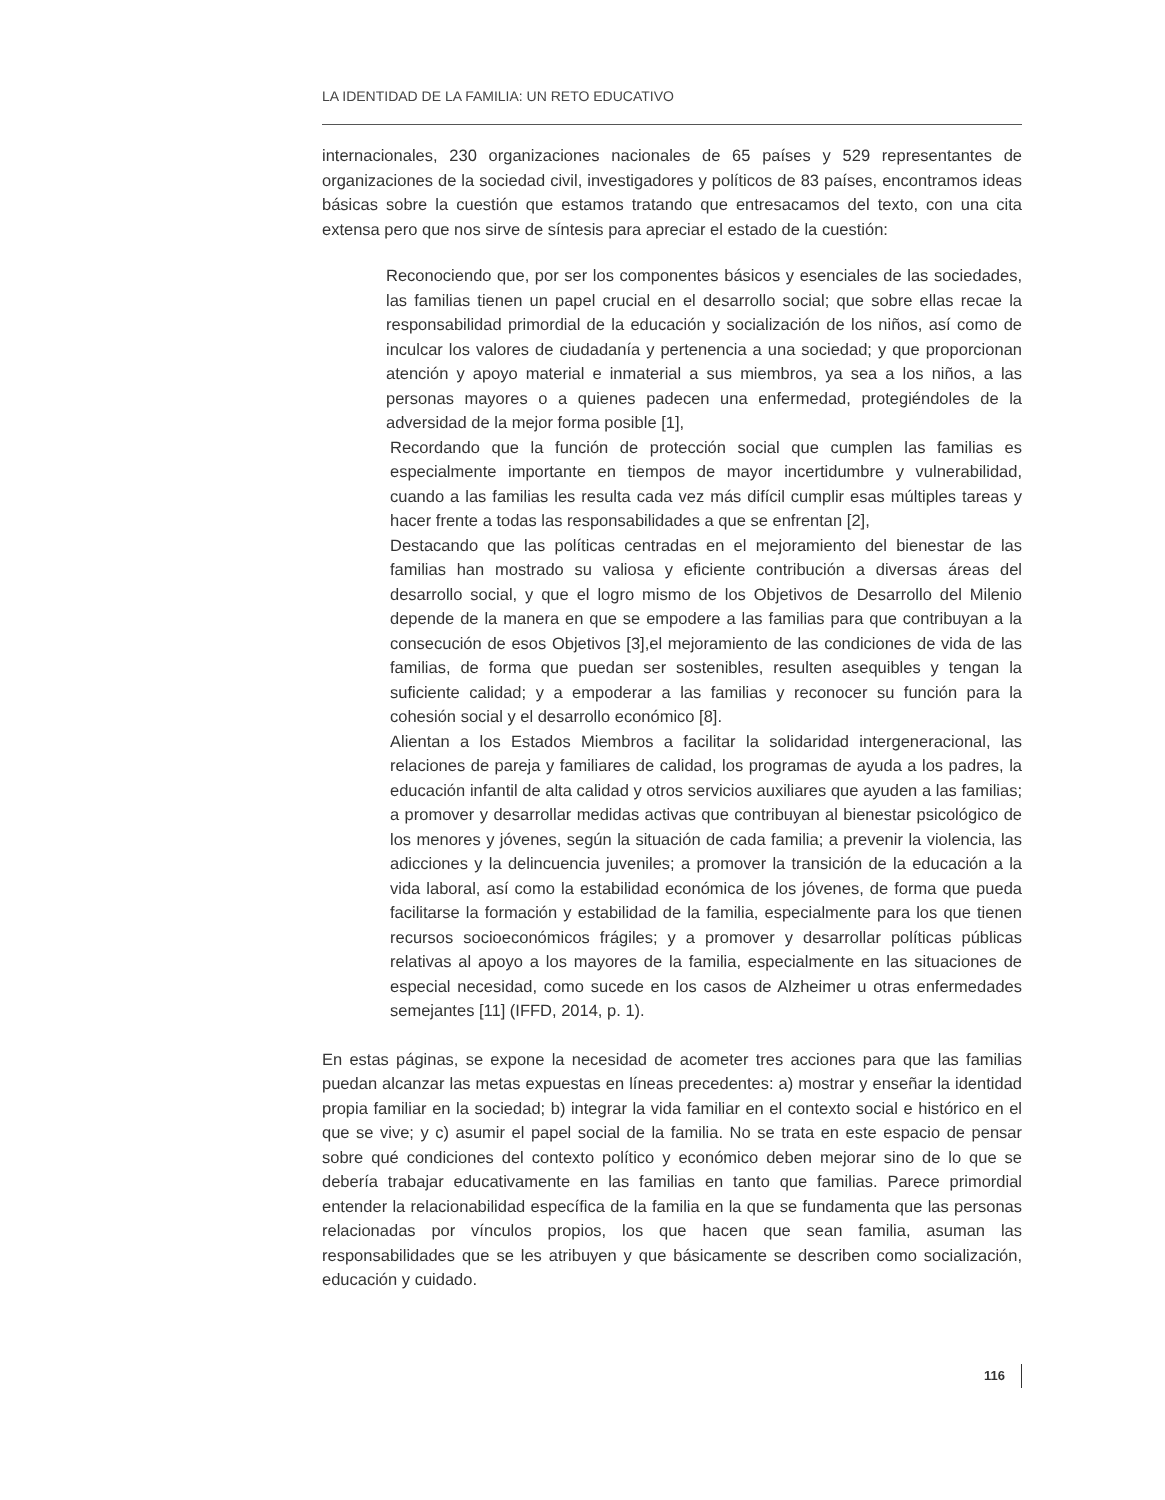LA IDENTIDAD DE LA FAMILIA: UN RETO EDUCATIVO
internacionales, 230 organizaciones nacionales de 65 países y 529 representantes de organizaciones de la sociedad civil, investigadores y políticos de 83 países, encontramos ideas básicas sobre la cuestión que estamos tratando que entresacamos del texto, con una cita extensa pero que nos sirve de síntesis para apreciar el estado de la cuestión:
Reconociendo que, por ser los componentes básicos y esenciales de las sociedades, las familias tienen un papel crucial en el desarrollo social; que sobre ellas recae la responsabilidad primordial de la educación y socialización de los niños, así como de inculcar los valores de ciudadanía y pertenencia a una sociedad; y que proporcionan atención y apoyo material e inmaterial a sus miembros, ya sea a los niños, a las personas mayores o a quienes padecen una enfermedad, protegiéndoles de la adversidad de la mejor forma posible [1],
Recordando que la función de protección social que cumplen las familias es especialmente importante en tiempos de mayor incertidumbre y vulnerabilidad, cuando a las familias les resulta cada vez más difícil cumplir esas múltiples tareas y hacer frente a todas las responsabilidades a que se enfrentan [2],
Destacando que las políticas centradas en el mejoramiento del bienestar de las familias han mostrado su valiosa y eficiente contribución a diversas áreas del desarrollo social, y que el logro mismo de los Objetivos de Desarrollo del Milenio depende de la manera en que se empodere a las familias para que contribuyan a la consecución de esos Objetivos [3],el mejoramiento de las condiciones de vida de las familias, de forma que puedan ser sostenibles, resulten asequibles y tengan la suficiente calidad; y a empoderar a las familias y reconocer su función para la cohesión social y el desarrollo económico [8].
Alientan a los Estados Miembros a facilitar la solidaridad intergeneracional, las relaciones de pareja y familiares de calidad, los programas de ayuda a los padres, la educación infantil de alta calidad y otros servicios auxiliares que ayuden a las familias; a promover y desarrollar medidas activas que contribuyan al bienestar psicológico de los menores y jóvenes, según la situación de cada familia; a prevenir la violencia, las adicciones y la delincuencia juveniles; a promover la transición de la educación a la vida laboral, así como la estabilidad económica de los jóvenes, de forma que pueda facilitarse la formación y estabilidad de la familia, especialmente para los que tienen recursos socioeconómicos frágiles; y a promover y desarrollar políticas públicas relativas al apoyo a los mayores de la familia, especialmente en las situaciones de especial necesidad, como sucede en los casos de Alzheimer u otras enfermedades semejantes [11] (IFFD, 2014, p. 1).
En estas páginas, se expone la necesidad de acometer tres acciones para que las familias puedan alcanzar las metas expuestas en líneas precedentes: a) mostrar y enseñar la identidad propia familiar en la sociedad; b) integrar la vida familiar en el contexto social e histórico en el que se vive; y c) asumir el papel social de la familia. No se trata en este espacio de pensar sobre qué condiciones del contexto político y económico deben mejorar sino de lo que se debería trabajar educativamente en las familias en tanto que familias. Parece primordial entender la relacionabilidad específica de la familia en la que se fundamenta que las personas relacionadas por vínculos propios, los que hacen que sean familia, asuman las responsabilidades que se les atribuyen y que básicamente se describen como socialización, educación y cuidado.
116